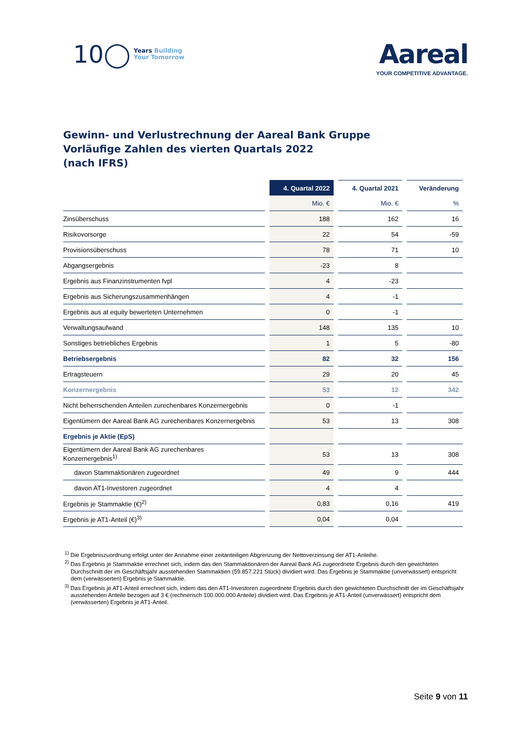10◯ Years Building
Your Tomorrow
Aareal
YOUR COMPETITIVE ADVANTAGE.
Gewinn- und Verlustrechnung der Aareal Bank Gruppe
Vorläufige Zahlen des vierten Quartals 2022
(nach IFRS)
| | 4. Quartal 2022 | 4. Quartal 2021 | Veränderung |
| --- | --- | --- | --- |
| | Mio. € | Mio. € | % |
| Zinsüberschuss | 188 | 162 | 16 |
| Risikovorsorge | 22 | 54 | -59 |
| Provisionsüberschuss | 78 | 71 | 10 |
| Abgangsergebnis | -23 | 8 | |
| Ergebnis aus Finanzinstrumenten fvpl | 4 | -23 | |
| Ergebnis aus Sicherungszusammenhängen | 4 | -1 | |
| Ergebnis aus at equity bewerteten Unternehmen | 0 | -1 | |
| Verwaltungsaufwand | 148 | 135 | 10 |
| Sonstiges betriebliches Ergebnis | 1 | 5 | -80 |
| Betriebsergebnis | 82 | 32 | 156 |
| Ertragsteuern | 29 | 20 | 45 |
| Konzernergebnis | 53 | 12 | 342 |
| Nicht beherrschenden Anteilen zurechenbares Konzernergebnis | 0 | -1 | |
| Eigentümern der Aareal Bank AG zurechenbares Konzernergebnis | 53 | 13 | 308 |
| Ergebnis je Aktie (EpS) | | | |
| Eigentümern der Aareal Bank AG zurechenbares Konzernergebnis<sup>1)</sup> | 53 | 13 | 308 |
| davon Stammaktionären zugeordnet | 49 | 9 | 444 |
| davon AT1-Investoren zugeordnet | 4 | 4 | |
| Ergebnis je Stammaktie (€)<sup>2)</sup> | 0,83 | 0,16 | 419 |
| Ergebnis je AT1-Anteil (€)<sup>3)</sup> | 0,04 | 0,04 | |
<sup>1)</sup> Die Ergebniszuordnung erfolgt unter der Annahme einer zeitanteiligen Abgrenzung der Nettoverzinsung der AT1-Anleihe.
<sup>2)</sup> Das Ergebnis je Stammaktie errechnet sich, indem das den Stammaktionären der Aareal Bank AG zugeordnete Ergebnis durch den gewichteten Durchschnitt der im Geschäftsjahr ausstehenden Stammaktien (59.857.221 Stück) dividiert wird. Das Ergebnis je Stammaktie (unverwässert) entspricht dem (verwässerten) Ergebnis je Stammaktie.
<sup>3)</sup> Das Ergebnis je AT1-Anteil errechnet sich, indem das den AT1-Investoren zugeordnete Ergebnis durch den gewichteten Durchschnitt der im Geschäftsjahr ausstehenden Anteile bezogen auf 3 € (rechnerisch 100.000.000 Anteile) dividiert wird. Das Ergebnis je AT1-Anteil (unverwässert) entspricht dem (verwässerten) Ergebnis je AT1-Anteil.
Seite 9 von 11